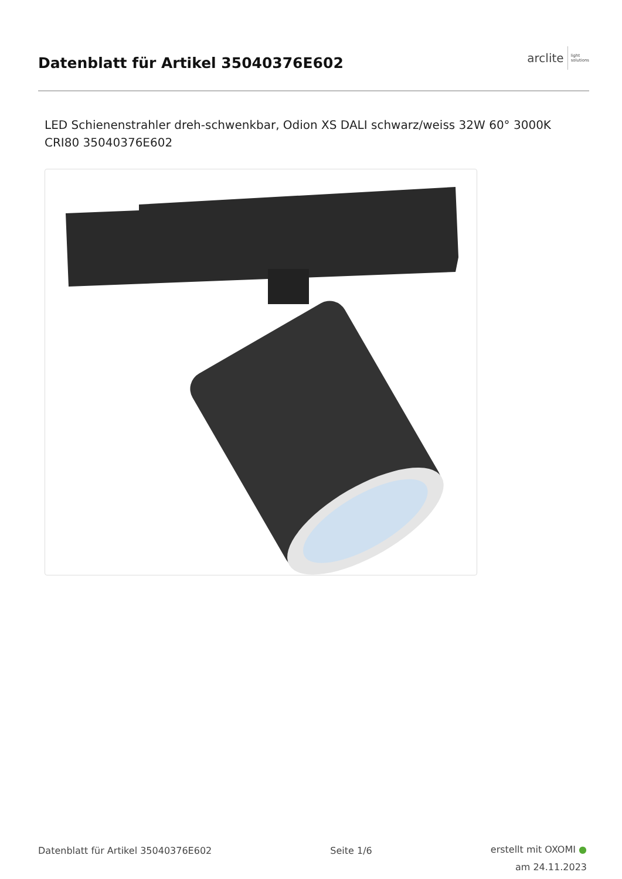Datenblatt für Artikel 35040376E602
arclite light
solutions
LED Schienenstrahler dreh-schwenkbar, Odion XS DALI schwarz/weiss 32W 60° 3000K CRI80 35040376E602
Datenblatt für Artikel 35040376E602 Seite 1/6
erstellt mit OXOMI ●
am 24.11.2023